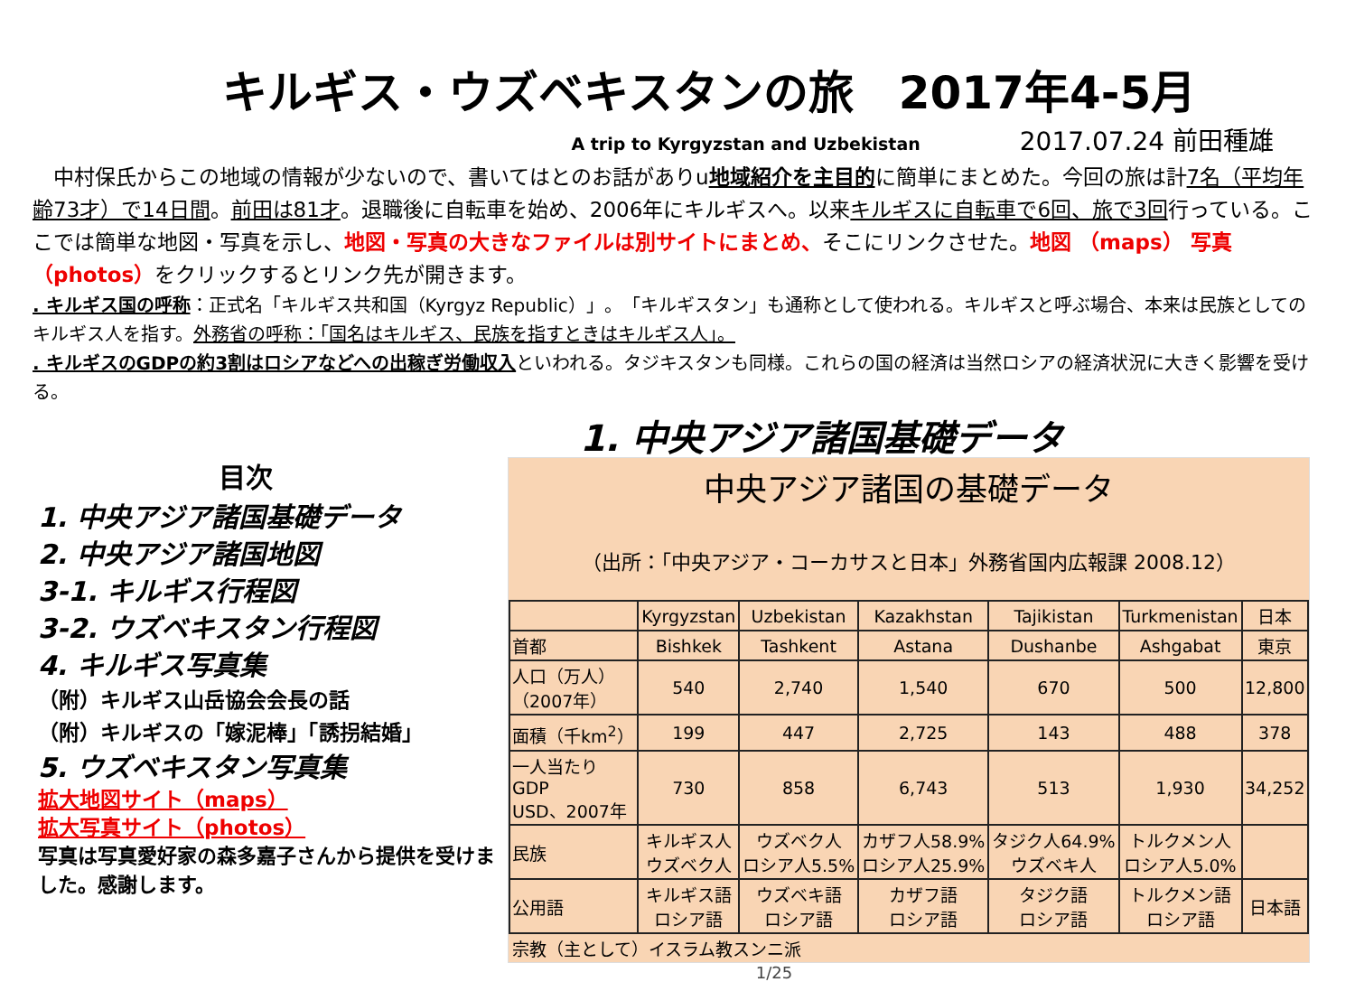キルギス・ウズベキスタンの旅　2017年4-5月
A trip to Kyrgyzstan and Uzbekistan 2017.07.24 前田種雄
　中村保氏からこの地域の情報が少ないので、書いてはとのお話がありu地域紹介を主目的に簡単にまとめた。今回の旅は計7名（平均年齢73才）で14日間。前田は81才。退職後に自転車を始め、2006年にキルギスへ。以来キルギスに自転車で6回、旅で3回行っている。ここでは簡単な地図・写真を示し、地図・写真の大きなファイルは別サイトにまとめ、そこにリンクさせた。地図 （maps） 写真（photos）をクリックするとリンク先が開きます。
. キルギス国の呼称：正式名「キルギス共和国（Kyrgyz Republic）」。「キルギスタン」も通称として使われる。キルギスと呼ぶ場合、本来は民族としてのキルギス人を指す。外務省の呼称：「国名はキルギス、民族を指すときはキルギス人」。
. キルギスのGDPの約3割はロシアなどへの出稼ぎ労働収入といわれる。タジキスタンも同様。これらの国の経済は当然ロシアの経済状況に大きく影響を受ける。
目次
1. 中央アジア諸国基礎データ
2. 中央アジア諸国地図
3-1. キルギス行程図
3-2. ウズベキスタン行程図
4. キルギス写真集
（附）キルギス山岳協会会長の話
（附）キルギスの「嫁泥棒」「誘拐結婚」
5. ウズベキスタン写真集
拡大地図サイト（maps）
拡大写真サイト（photos）
写真は写真愛好家の森多嘉子さんから提供を受けました。感謝します。
1. 中央アジア諸国基礎データ
中央アジア諸国の基礎データ
（出所：「中央アジア・コーカサスと日本」外務省国内広報課 2008.12）
| | Kyrgyzstan | Uzbekistan | Kazakhstan | Tajikistan | Turkmenistan | 日本 |
| 首都 | Bishkek | Tashkent | Astana | Dushanbe | Ashgabat | 東京 |
| 人口（万人） （2007年） | 540 | 2,740 | 1,540 | 670 | 500 | 12,800 |
| 面積（千km<sup>2</sup>） | 199 | 447 | 2,725 | 143 | 488 | 378 |
| 一人当たり GDP USD、2007年 | 730 | 858 | 6,743 | 513 | 1,930 | 34,252 |
| 民族 | キルギス人 ウズベク人 | ウズベク人 ロシア人5.5% | カザフ人58.9% ロシア人25.9% | タジク人64.9% ウズベキ人 | トルクメン人 ロシア人5.0% | |
| 公用語 | キルギス語 ロシア語 | ウズベキ語 ロシア語 | カザフ語 ロシア語 | タジク語 ロシア語 | トルクメン語 ロシア語 | 日本語 |
宗教（主として）イスラム教スンニ派
1/25